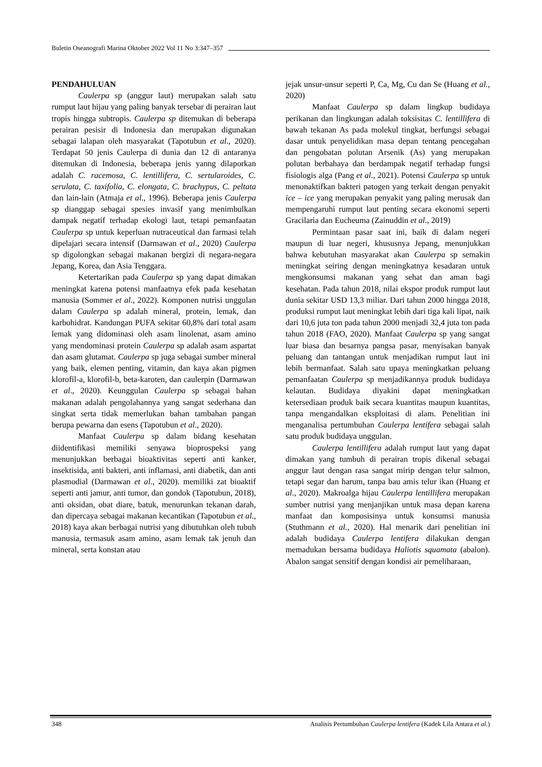Buletin Oseanografi Marina Oktober 2022 Vol 11 No 3:347–357
PENDAHULUAN
Caulerpa sp (anggur laut) merupakan salah satu rumput laut hijau yang paling banyak tersebar di perairan laut tropis hingga subtropis. Caulerpa sp ditemukan di beberapa perairan pesisir di Indonesia dan merupakan digunakan sebagai lalapan oleh masyarakat (Tapotubun et al., 2020). Terdapat 50 jenis Caulerpa di dunia dan 12 di antaranya ditemukan di Indonesia, beberapa jenis yanng dilaporkan adalah C. racemosa, C. lentillifera, C. sertularoides, C. serulata, C. taxifolia, C. elongata, C. brachypus, C. peltata dan lain-lain (Atmaja et al., 1996). Beberapa jenis Caulerpa sp dianggap sebagai spesies invasif yang menimbulkan dampak negatif terhadap ekologi laut, tetapi pemanfaatan Caulerpa sp untuk keperluan nutraceutical dan farmasi telah dipelajari secara intensif (Darmawan et al., 2020) Caulerpa sp digolongkan sebagai makanan bergizi di negara-negara Jepang, Korea, dan Asia Tenggara.
Ketertarikan pada Caulerpa sp yang dapat dimakan meningkat karena potensi manfaatnya efek pada kesehatan manusia (Sommer et al., 2022). Komponen nutrisi unggulan dalam Caulerpa sp adalah mineral, protein, lemak, dan karbohidrat. Kandungan PUFA sekitar 60,8% dari total asam lemak yang didominasi oleh asam linolenat, asam amino yang mendominasi protein Caulerpa sp adalah asam aspartat dan asam glutamat. Caulerpa sp juga sebagai sumber mineral yang baik, elemen penting, vitamin, dan kaya akan pigmen klorofil-a, klorofil-b, beta-karoten, dan caulerpin (Darmawan et al., 2020). Keunggulan Caulerpa sp sebagai bahan makanan adalah pengolahannya yang sangat sederhana dan singkat serta tidak memerlukan bahan tambahan pangan berupa pewarna dan esens (Tapotubun et al., 2020).
Manfaat Caulerpa sp dalam bidang kesehatan diidentifikasi memiliki senyawa bioprospeksi yang menunjukkan berbagai bioaktivitas seperti anti kanker, insektisida, anti bakteri, anti inflamasi, anti diabetik, dan anti plasmodial (Darmawan et al., 2020). memiliki zat bioaktif seperti anti jamur, anti tumor, dan gondok (Tapotubun, 2018), anti oksidan, obat diare, batuk, menurunkan tekanan darah, dan dipercaya sebagai makanan kecantikan (Tapotubun et al., 2018) kaya akan berbagai nutrisi yang dibutuhkan oleh tubuh manusia, termasuk asam amino, asam lemak tak jenuh dan mineral, serta konstan atau
jejak unsur-unsur seperti P, Ca, Mg, Cu dan Se (Huang et al., 2020)
Manfaat Caulerpa sp dalam lingkup budidaya perikanan dan lingkungan adalah toksisitas C. lentillifera di bawah tekanan As pada molekul tingkat, berfungsi sebagai dasar untuk penyelidikan masa depan tentang pencegahan dan pengobatan polutan Arsenik (As) yang merupakan polutan berbahaya dan berdampak negatif terhadap fungsi fisiologis alga (Pang et al., 2021). Potensi Caulerpa sp untuk menonaktifkan bakteri patogen yang terkait dengan penyakit ice – ice yang merupakan penyakit yang paling merusak dan mempengaruhi rumput laut penting secara ekonomi seperti Gracilaria dan Eucheuma (Zainuddin et al., 2019)
Permintaan pasar saat ini, baik di dalam negeri maupun di luar negeri, khususnya Jepang, menunjukkan bahwa kebutuhan masyarakat akan Caulerpa sp semakin meningkat seiring dengan meningkatnya kesadaran untuk mengkonsumsi makanan yang sehat dan aman bagi kesehatan. Pada tahun 2018, nilai ekspor produk rumput laut dunia sekitar USD 13,3 miliar. Dari tahun 2000 hingga 2018, produksi rumput laut meningkat lebih dari tiga kali lipat, naik dari 10,6 juta ton pada tahun 2000 menjadi 32,4 juta ton pada tahun 2018 (FAO, 2020). Manfaat Caulerpa sp yang sangat luar biasa dan besarnya pangsa pasar, menyisakan banyak peluang dan tantangan untuk menjadikan rumput laut ini lebih bermanfaat. Salah satu upaya meningkatkan peluang pemanfaatan Caulerpa sp menjadikannya produk budidaya kelautan. Budidaya diyakini dapat meningkatkan ketersediaan produk baik secara kuantitas maupun kuantitas, tanpa mengandalkan eksploitasi di alam. Penelitian ini menganalisa pertumbuhan Caulerpa lentifera sebagai salah satu produk budidaya unggulan.
Caulerpa lentillifera adalah rumput laut yang dapat dimakan yang tumbuh di perairan tropis dikenal sebagai anggur laut dengan rasa sangat mirip dengan telur salmon, tetapi segar dan harum, tanpa bau amis telur ikan (Huang et al., 2020). Makroalga hijau Caulerpa lentillifera merupakan sumber nutrisi yang menjanjikan untuk masa depan karena manfaat dan komposisinya untuk konsumsi manusia (Stuthmann et al., 2020). Hal menarik dari penelitian ini adalah budidaya Caulerpa lentifera dilakukan dengan memadukan bersama budidaya Haliotis squamata (abalon). Abalon sangat sensitif dengan kondisi air pemeliharaan,
348 Analisis Pertumbuhan Caulerpa lentifera (Kadek Lila Antara et al.)